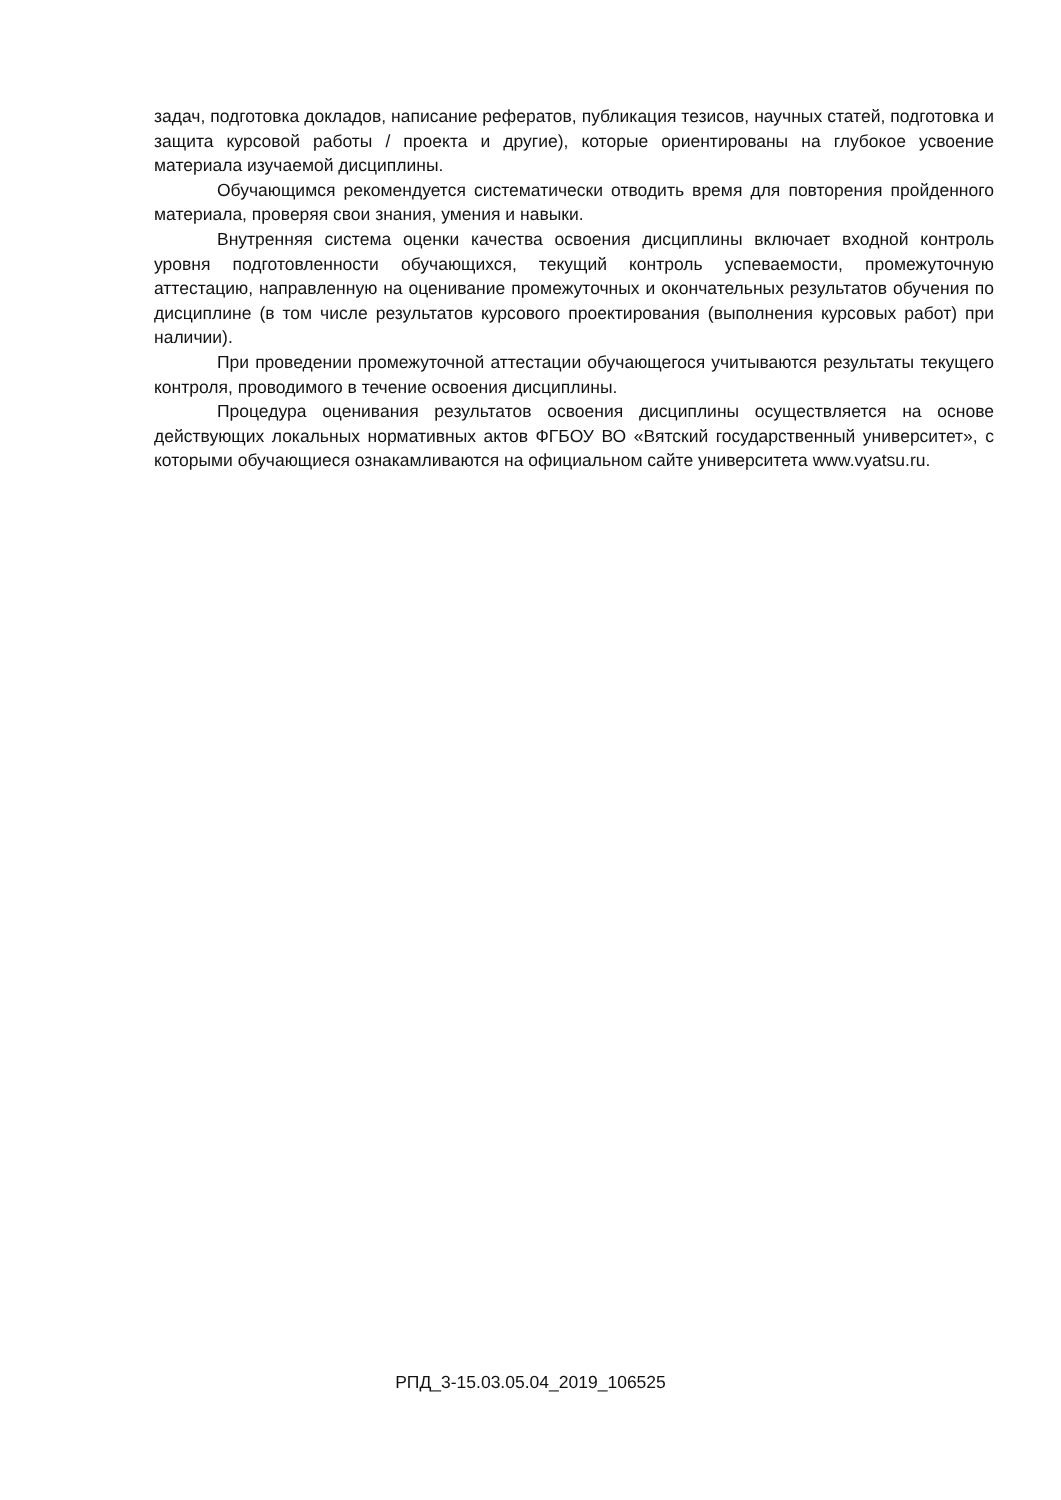задач, подготовка докладов, написание рефератов, публикация тезисов, научных статей, подготовка и защита курсовой работы / проекта и другие), которые ориентированы на глубокое усвоение материала изучаемой дисциплины.
Обучающимся рекомендуется систематически отводить время для повторения пройденного материала, проверяя свои знания, умения и навыки.
Внутренняя система оценки качества освоения дисциплины включает входной контроль уровня подготовленности обучающихся, текущий контроль успеваемости, промежуточную аттестацию, направленную на оценивание промежуточных и окончательных результатов обучения по дисциплине (в том числе результатов курсового проектирования (выполнения курсовых работ) при наличии).
При проведении промежуточной аттестации обучающегося учитываются результаты текущего контроля, проводимого в течение освоения дисциплины.
Процедура оценивания результатов освоения дисциплины осуществляется на основе действующих локальных нормативных актов ФГБОУ ВО «Вятский государственный университет», с которыми обучающиеся ознакамливаются на официальном сайте университета www.vyatsu.ru.
РПД_3-15.03.05.04_2019_106525